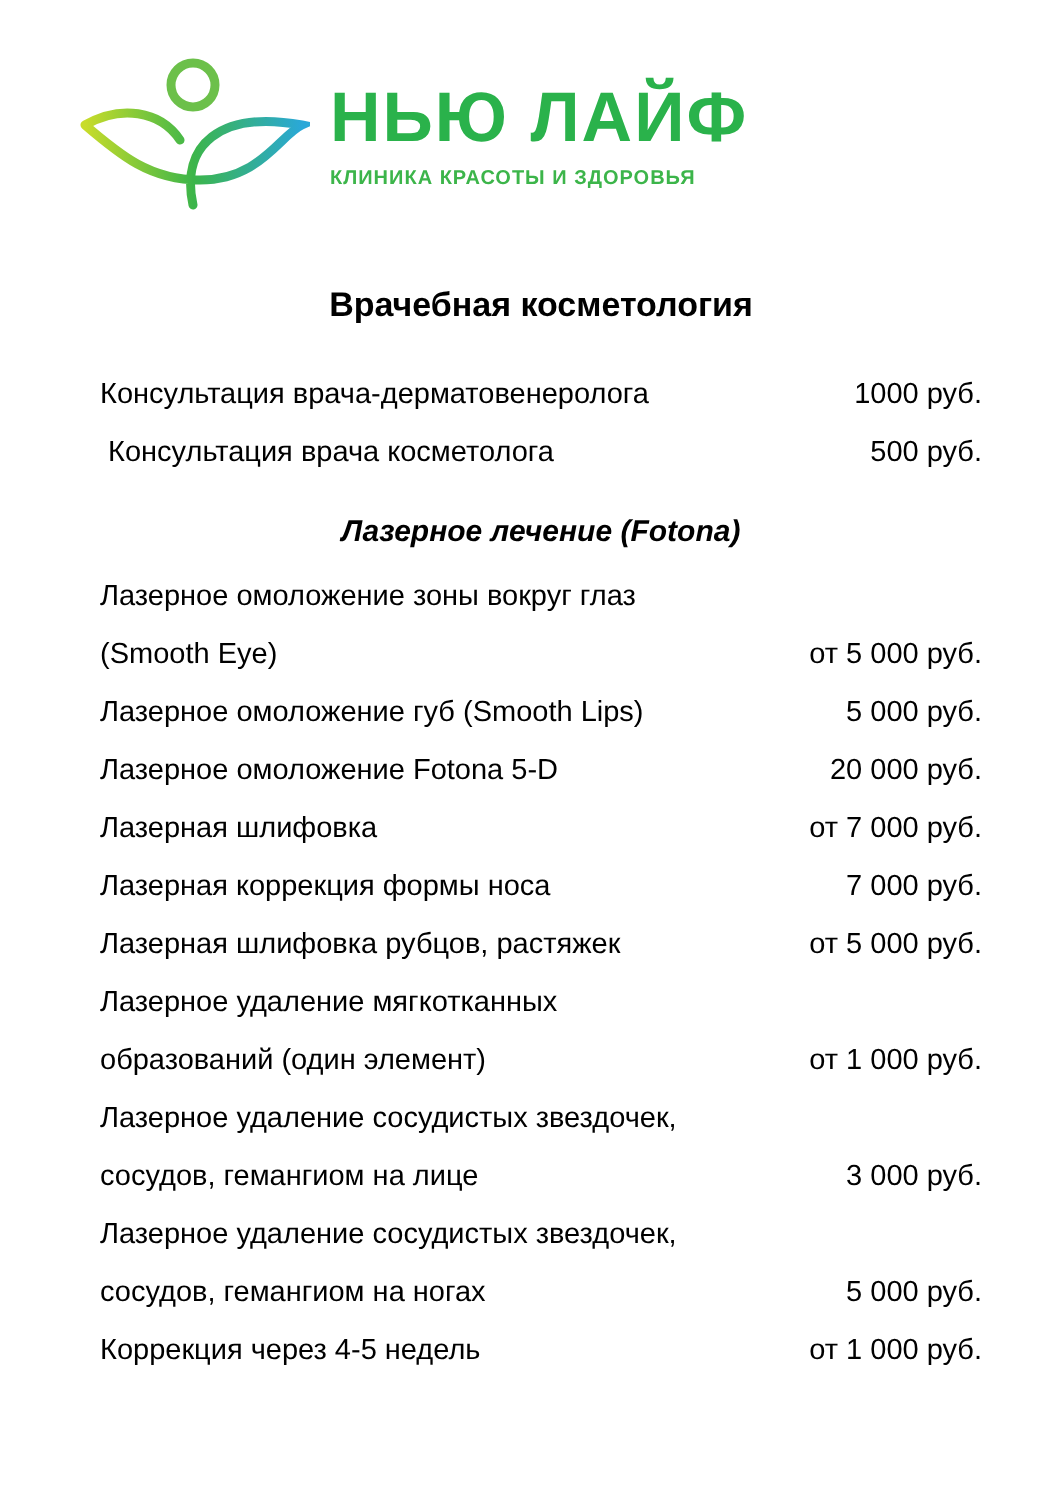НЬЮ ЛАЙФ
КЛИНИКА КРАСОТЫ И ЗДОРОВЬЯ
Врачебная косметология
| Консультация врача-дерматовенеролога | 1000 руб. |
| Консультация врача косметолога | 500 руб. |
Лазерное лечение (Fotona)
| Лазерное омоложение зоны вокруг глаз | |
| (Smooth Eye) | от 5 000 руб. |
| Лазерное омоложение губ (Smooth Lips) | 5 000 руб. |
| Лазерное омоложение Fotona 5-D | 20 000 руб. |
| Лазерная шлифовка | от 7 000 руб. |
| Лазерная коррекция формы носа | 7 000 руб. |
| Лазерная шлифовка рубцов, растяжек | от 5 000 руб. |
| Лазерное удаление мягкотканных | |
| образований (один элемент) | от 1 000 руб. |
| Лазерное удаление сосудистых звездочек, | |
| сосудов, гемангиом на лице | 3 000 руб. |
| Лазерное удаление сосудистых звездочек, | |
| сосудов, гемангиом на ногах | 5 000 руб. |
| Коррекция через 4-5 недель | от 1 000 руб. |